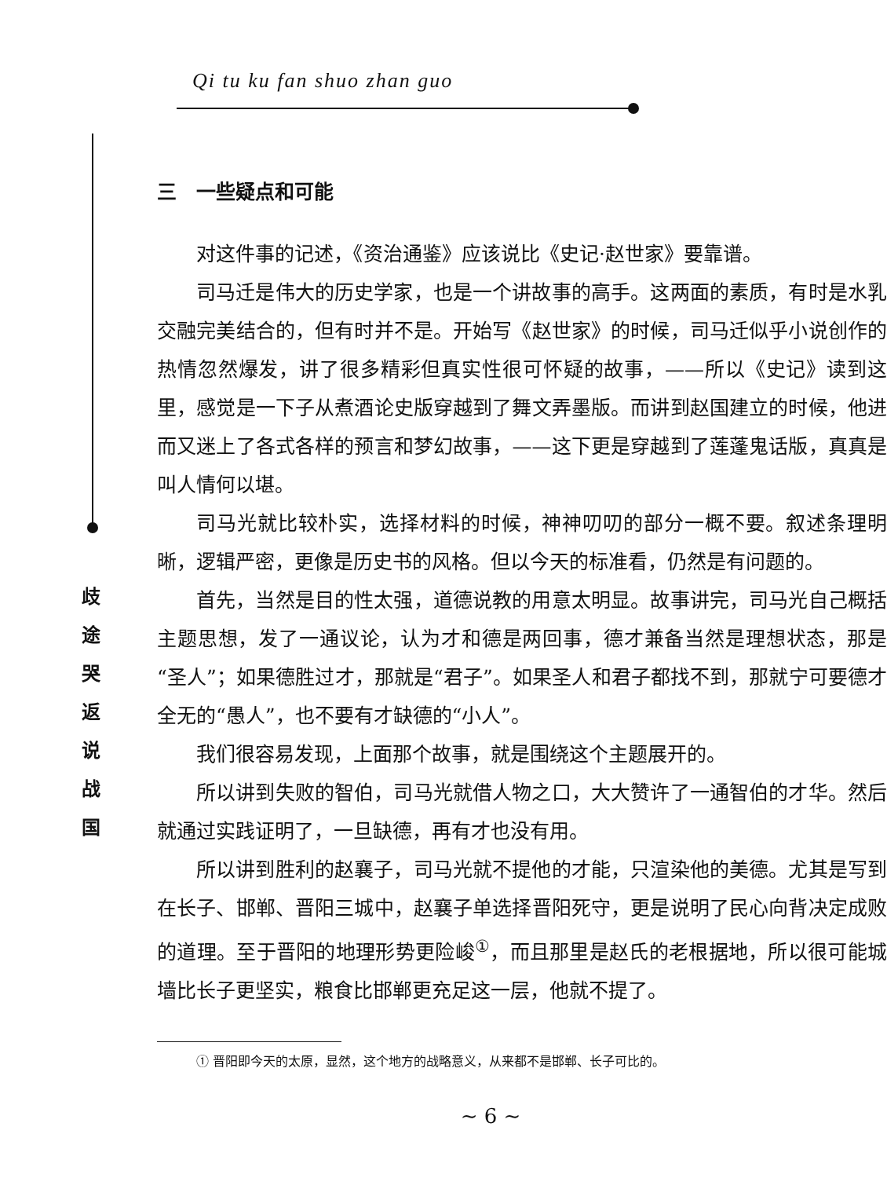Qi tu ku fan shuo zhan guo
歧
途
哭
返
说
战
国
三　一些疑点和可能
对这件事的记述，《资治通鉴》应该说比《史记·赵世家》要靠谱。
司马迁是伟大的历史学家，也是一个讲故事的高手。这两面的素质，有时是水乳交融完美结合的，但有时并不是。开始写《赵世家》的时候，司马迁似乎小说创作的热情忽然爆发，讲了很多精彩但真实性很可怀疑的故事，——所以《史记》读到这里，感觉是一下子从煮酒论史版穿越到了舞文弄墨版。而讲到赵国建立的时候，他进而又迷上了各式各样的预言和梦幻故事，——这下更是穿越到了莲蓬鬼话版，真真是叫人情何以堪。
司马光就比较朴实，选择材料的时候，神神叨叨的部分一概不要。叙述条理明晰，逻辑严密，更像是历史书的风格。但以今天的标准看，仍然是有问题的。
首先，当然是目的性太强，道德说教的用意太明显。故事讲完，司马光自己概括主题思想，发了一通议论，认为才和德是两回事，德才兼备当然是理想状态，那是“圣人”；如果德胜过才，那就是“君子”。如果圣人和君子都找不到，那就宁可要德才全无的“愚人”，也不要有才缺德的“小人”。
我们很容易发现，上面那个故事，就是围绕这个主题展开的。
所以讲到失败的智伯，司马光就借人物之口，大大赞许了一通智伯的才华。然后就通过实践证明了，一旦缺德，再有才也没有用。
所以讲到胜利的赵襄子，司马光就不提他的才能，只渲染他的美德。尤其是写到在长子、邯郸、晋阳三城中，赵襄子单选择晋阳死守，更是说明了民心向背决定成败的道理。至于晋阳的地理形势更险峻<sup>①</sup>，而且那里是赵氏的老根据地，所以很可能城墙比长子更坚实，粮食比邯郸更充足这一层，他就不提了。
① 晋阳即今天的太原，显然，这个地方的战略意义，从来都不是邯郸、长子可比的。
~ 6 ~